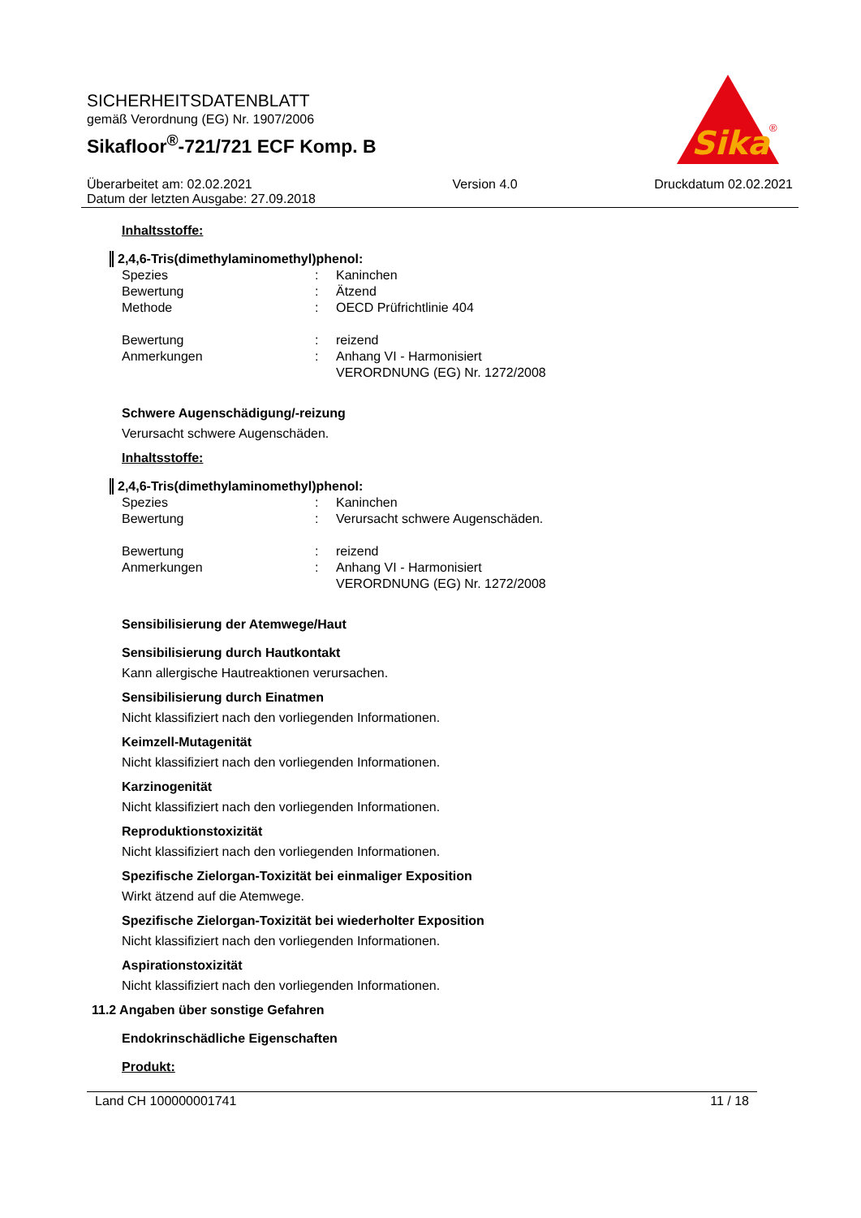SICHERHEITSDATENBLATT
gemäß Verordnung (EG) Nr. 1907/2006
Sikafloor<sup>®</sup>-721/721 ECF Komp. B
Überarbeitet am: 02.02.2021
Datum der letzten Ausgabe: 27.09.2018
Version 4.0 Druckdatum 02.02.2021
Sika
®
Inhaltsstoffe:
2,4,6-Tris(dimethylaminomethyl)phenol:
Spezies : Kaninchen
Bewertung : Ätzend
Methode : OECD Prüfrichtlinie 404
Bewertung : reizend
Anmerkungen : Anhang VI - Harmonisiert
VERORDNUNG (EG) Nr. 1272/2008
Schwere Augenschädigung/-reizung
Verursacht schwere Augenschäden.
Inhaltsstoffe:
2,4,6-Tris(dimethylaminomethyl)phenol:
Spezies : Kaninchen
Bewertung : Verursacht schwere Augenschäden.
Bewertung : reizend
Anmerkungen : Anhang VI - Harmonisiert
VERORDNUNG (EG) Nr. 1272/2008
Sensibilisierung der Atemwege/Haut
Sensibilisierung durch Hautkontakt
Kann allergische Hautreaktionen verursachen.
Sensibilisierung durch Einatmen
Nicht klassifiziert nach den vorliegenden Informationen.
Keimzell-Mutagenität
Nicht klassifiziert nach den vorliegenden Informationen.
Karzinogenität
Nicht klassifiziert nach den vorliegenden Informationen.
Reproduktionstoxizität
Nicht klassifiziert nach den vorliegenden Informationen.
Spezifische Zielorgan-Toxizität bei einmaliger Exposition
Wirkt ätzend auf die Atemwege.
Spezifische Zielorgan-Toxizität bei wiederholter Exposition
Nicht klassifiziert nach den vorliegenden Informationen.
Aspirationstoxizität
Nicht klassifiziert nach den vorliegenden Informationen.
11.2 Angaben über sonstige Gefahren
Endokrinschädliche Eigenschaften
Produkt:
Land CH 100000001741 11 / 18